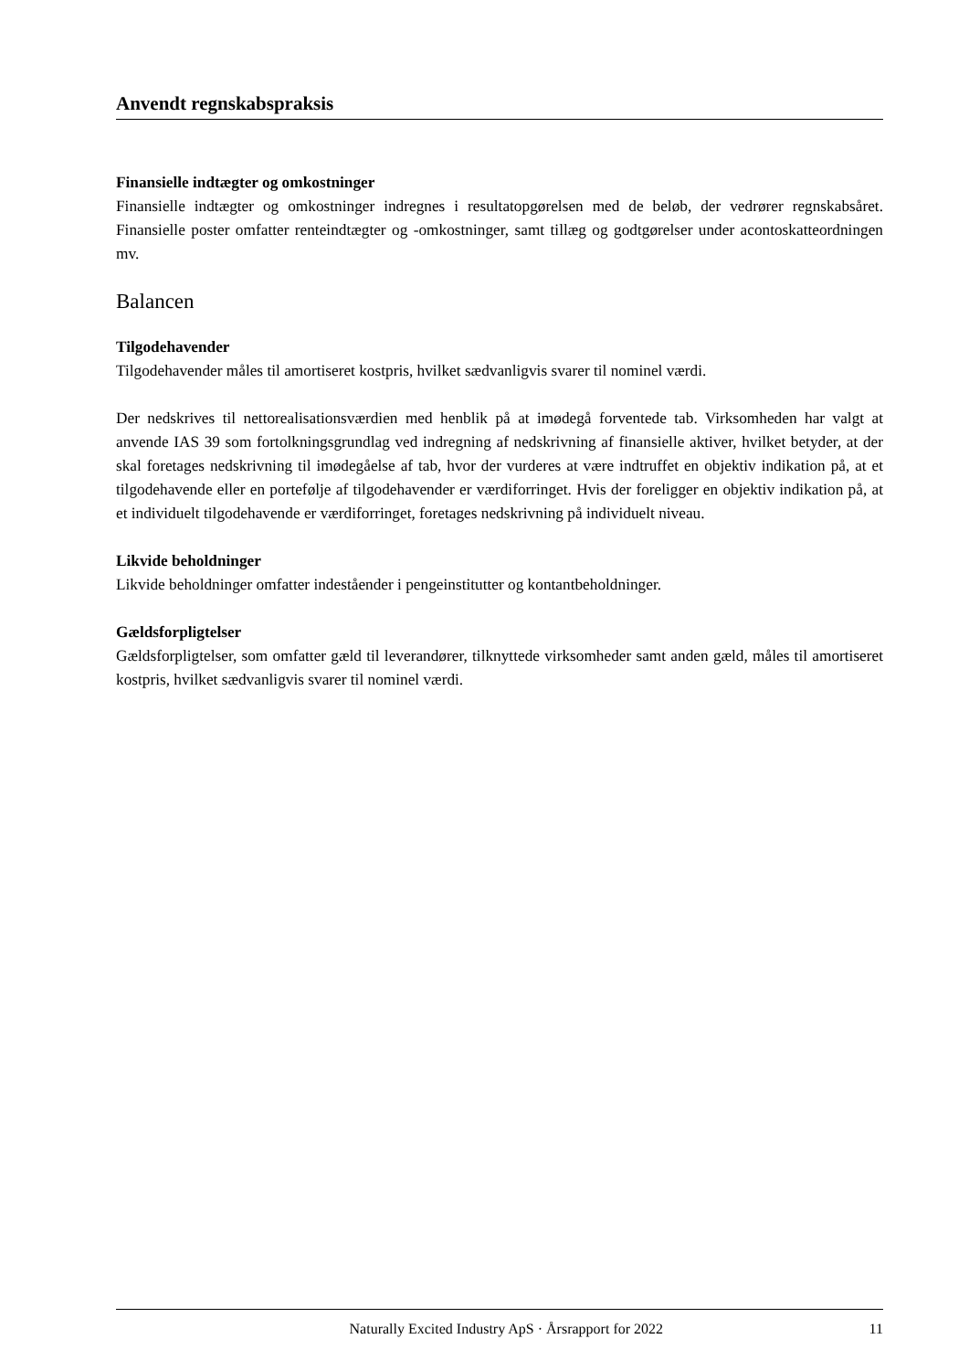Anvendt regnskabspraksis
Finansielle indtægter og omkostninger
Finansielle indtægter og omkostninger indregnes i resultatopgørelsen med de beløb, der vedrører regnskabsåret. Finansielle poster omfatter renteindtægter og -omkostninger, samt tillæg og godtgørelser under acontoskatteordningen mv.
Balancen
Tilgodehavender
Tilgodehavender måles til amortiseret kostpris, hvilket sædvanligvis svarer til nominel værdi.
Der nedskrives til nettorealisationsværdien med henblik på at imødegå forventede tab. Virksomheden har valgt at anvende IAS 39 som fortolkningsgrundlag ved indregning af nedskrivning af finansielle aktiver, hvilket betyder, at der skal foretages nedskrivning til imødegåelse af tab, hvor der vurderes at være indtruffet en objektiv indikation på, at et tilgodehavende eller en portefølje af tilgodehavender er værdiforringet. Hvis der foreligger en objektiv indikation på, at et individuelt tilgodehavende er værdiforringet, foretages nedskrivning på individuelt niveau.
Likvide beholdninger
Likvide beholdninger omfatter indeståender i pengeinstitutter og kontantbeholdninger.
Gældsforpligtelser
Gældsforpligtelser, som omfatter gæld til leverandører, tilknyttede virksomheder samt anden gæld, måles til amortiseret kostpris, hvilket sædvanligvis svarer til nominel værdi.
Naturally Excited Industry ApS · Årsrapport for 2022 11